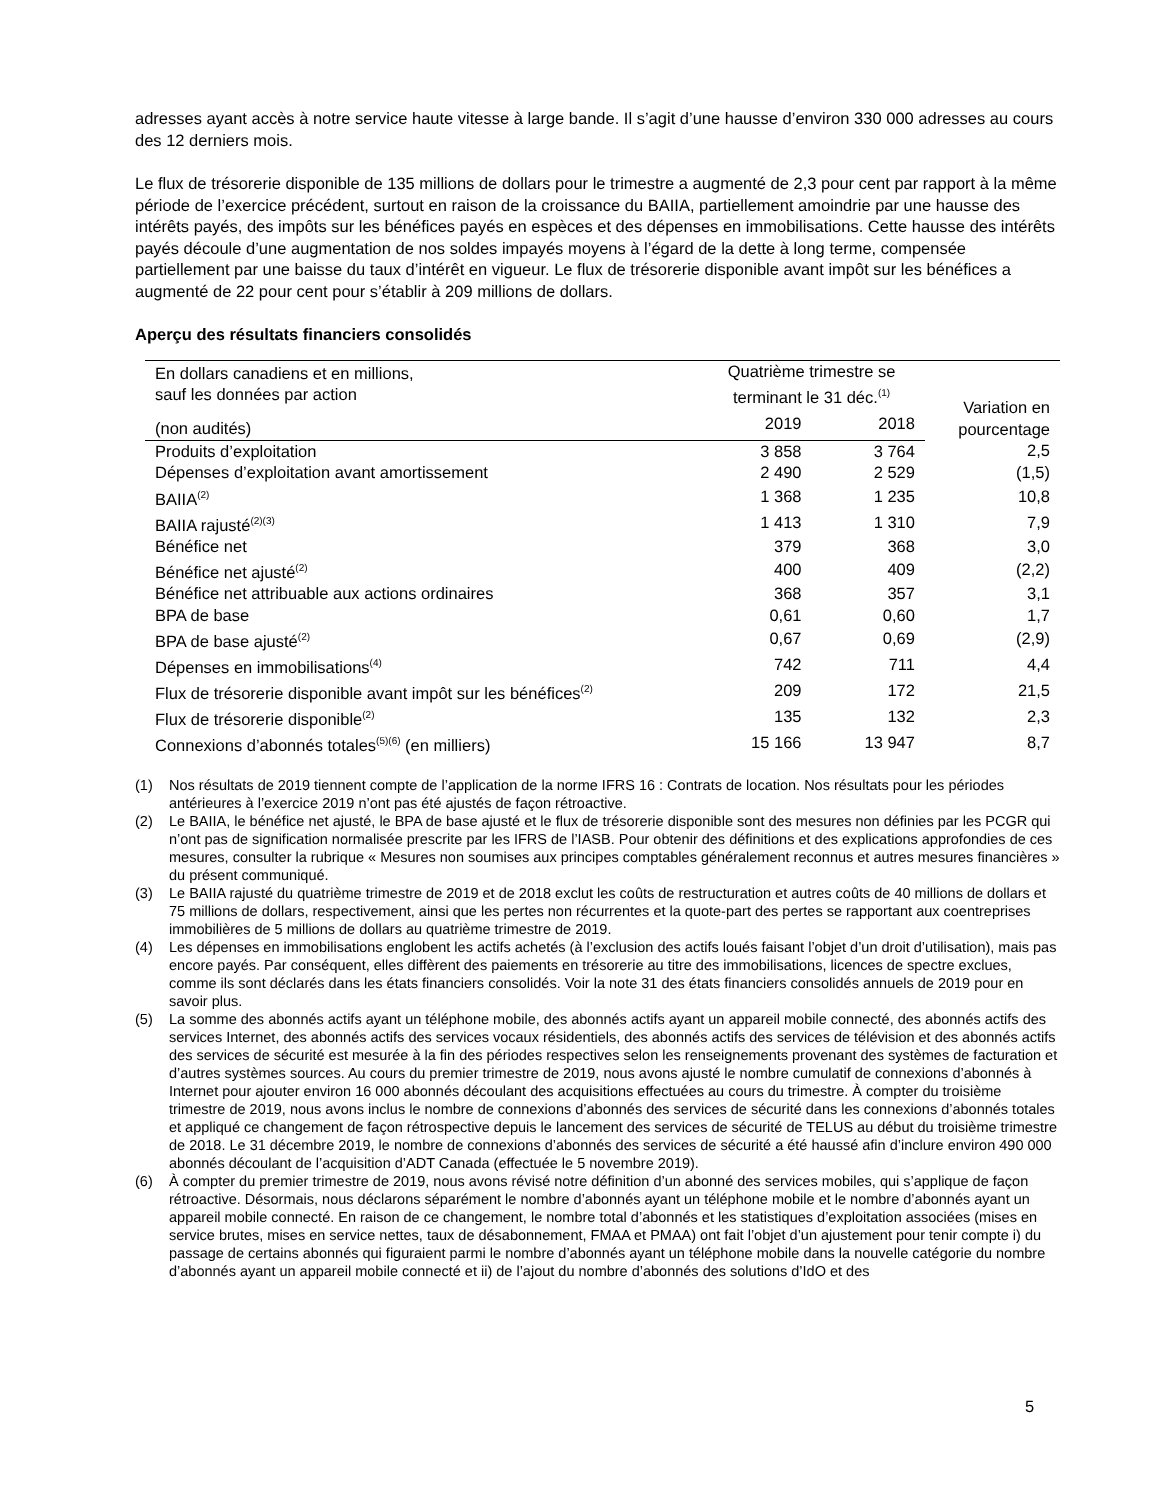adresses ayant accès à notre service haute vitesse à large bande. Il s’agit d’une hausse d’environ 330 000 adresses au cours des 12 derniers mois.
Le flux de trésorerie disponible de 135 millions de dollars pour le trimestre a augmenté de 2,3 pour cent par rapport à la même période de l’exercice précédent, surtout en raison de la croissance du BAIIA, partiellement amoindrie par une hausse des intérêts payés, des impôts sur les bénéfices payés en espèces et des dépenses en immobilisations. Cette hausse des intérêts payés découle d’une augmentation de nos soldes impayés moyens à l’égard de la dette à long terme, compensée partiellement par une baisse du taux d’intérêt en vigueur. Le flux de trésorerie disponible avant impôt sur les bénéfices a augmenté de 22 pour cent pour s’établir à 209 millions de dollars.
Aperçu des résultats financiers consolidés
| En dollars canadiens et en millions, sauf les données par action | Quatrième trimestre se terminant le 31 déc.<sup>(1)</sup> | | Variation en pourcentage |
| --- | --- | --- | --- |
| (non audités) | 2019 | 2018 | |
| Produits d’exploitation | 3 858 | 3 764 | 2,5 |
| Dépenses d’exploitation avant amortissement | 2 490 | 2 529 | (1,5) |
| BAIIA<sup>(2)</sup> | 1 368 | 1 235 | 10,8 |
| BAIIA rajusté<sup>(2)(3)</sup> | 1 413 | 1 310 | 7,9 |
| Bénéfice net | 379 | 368 | 3,0 |
| Bénéfice net ajusté<sup>(2)</sup> | 400 | 409 | (2,2) |
| Bénéfice net attribuable aux actions ordinaires | 368 | 357 | 3,1 |
| BPA de base | 0,61 | 0,60 | 1,7 |
| BPA de base ajusté<sup>(2)</sup> | 0,67 | 0,69 | (2,9) |
| Dépenses en immobilisations<sup>(4)</sup> | 742 | 711 | 4,4 |
| Flux de trésorerie disponible avant impôt sur les bénéfices<sup>(2)</sup> | 209 | 172 | 21,5 |
| Flux de trésorerie disponible<sup>(2)</sup> | 135 | 132 | 2,3 |
| Connexions d’abonnés totales<sup>(5)(6)</sup> (en milliers) | 15 166 | 13 947 | 8,7 |
(1) Nos résultats de 2019 tiennent compte de l’application de la norme IFRS 16 : Contrats de location. Nos résultats pour les périodes antérieures à l’exercice 2019 n’ont pas été ajustés de façon rétroactive.
(2) Le BAIIA, le bénéfice net ajusté, le BPA de base ajusté et le flux de trésorerie disponible sont des mesures non définies par les PCGR qui n’ont pas de signification normalisée prescrite par les IFRS de l’IASB. Pour obtenir des définitions et des explications approfondies de ces mesures, consulter la rubrique « Mesures non soumises aux principes comptables généralement reconnus et autres mesures financières » du présent communiqué.
(3) Le BAIIA rajusté du quatrième trimestre de 2019 et de 2018 exclut les coûts de restructuration et autres coûts de 40 millions de dollars et 75 millions de dollars, respectivement, ainsi que les pertes non récurrentes et la quote-part des pertes se rapportant aux coentreprises immobilières de 5 millions de dollars au quatrième trimestre de 2019.
(4) Les dépenses en immobilisations englobent les actifs achetés (à l’exclusion des actifs loués faisant l’objet d’un droit d’utilisation), mais pas encore payés. Par conséquent, elles diffèrent des paiements en trésorerie au titre des immobilisations, licences de spectre exclues, comme ils sont déclarés dans les états financiers consolidés. Voir la note 31 des états financiers consolidés annuels de 2019 pour en savoir plus.
(5) La somme des abonnés actifs ayant un téléphone mobile, des abonnés actifs ayant un appareil mobile connecté, des abonnés actifs des services Internet, des abonnés actifs des services vocaux résidentiels, des abonnés actifs des services de télévision et des abonnés actifs des services de sécurité est mesurée à la fin des périodes respectives selon les renseignements provenant des systèmes de facturation et d’autres systèmes sources. Au cours du premier trimestre de 2019, nous avons ajusté le nombre cumulatif de connexions d’abonnés à Internet pour ajouter environ 16 000 abonnés découlant des acquisitions effectuées au cours du trimestre. À compter du troisième trimestre de 2019, nous avons inclus le nombre de connexions d’abonnés des services de sécurité dans les connexions d’abonnés totales et appliqué ce changement de façon rétrospective depuis le lancement des services de sécurité de TELUS au début du troisième trimestre de 2018. Le 31 décembre 2019, le nombre de connexions d’abonnés des services de sécurité a été haussé afin d’inclure environ 490 000 abonnés découlant de l’acquisition d’ADT Canada (effectuée le 5 novembre 2019).
(6) À compter du premier trimestre de 2019, nous avons révisé notre définition d’un abonné des services mobiles, qui s’applique de façon rétroactive. Désormais, nous déclarons séparément le nombre d’abonnés ayant un téléphone mobile et le nombre d’abonnés ayant un appareil mobile connecté. En raison de ce changement, le nombre total d’abonnés et les statistiques d’exploitation associées (mises en service brutes, mises en service nettes, taux de désabonnement, FMAA et PMAA) ont fait l’objet d’un ajustement pour tenir compte i) du passage de certains abonnés qui figuraient parmi le nombre d’abonnés ayant un téléphone mobile dans la nouvelle catégorie du nombre d’abonnés ayant un appareil mobile connecté et ii) de l’ajout du nombre d’abonnés des solutions d’IdO et des
5